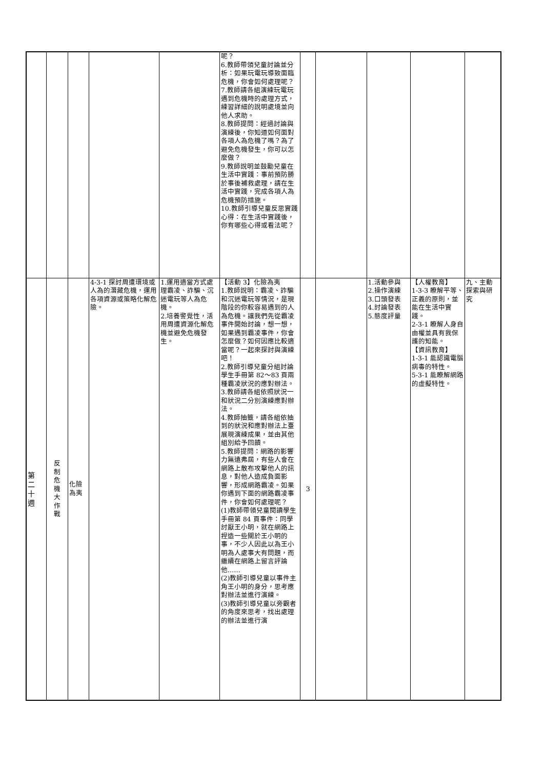| | | | | | 呢？ 6.教師帶領兒童討論並分析：如果玩電玩導致面臨危機，你會如何處理呢？ 7.教師請各組演練玩電玩遇到危機時的處理方式，練習詳細的說明處境並向他人求助。 8.教師提問：經過討論與演練後，你知道如何面對各項人為危機了嗎？為了避免危機發生，你可以怎麼做？ 9.教師說明並鼓勵兒童在生活中實踐：事前預防勝於事後補救處理，請在生活中實踐，完成各項人為危機預防措施。 10.教師引導兒童反思實踐心得：在生活中實踐後，你有哪些心得或看法呢？ | | | | | |
| 第 二 十 週 | 反 制 危 機 大 作 戰 | 化險為夷 | 4-3-1 探討周遭環境或人為的潛藏危機，運用各項資源或策略化解危險。 | 1.運用適當方式處理霸凌、詐騙、沉迷電玩等人為危機。 2.培養警覺性，活用周遭資源化解危機並避免危機發生。 | 【活動 3】化險為夷 1.教師說明：霸凌、詐騙和沉迷電玩等情況，是現階段的你較容易遇到的人為危機。讓我們先從霸凌事件開始討論，想一想，如果遇到霸凌事件，你會怎麼做？如何因應比較適當呢？一起來探討與演練吧！ 2.教師引導兒童分組討論學生手冊第 82～83 頁兩種霸凌狀況的應對辦法。 3.教師請各組依照狀況一和狀況二分別演練應對辦法。 4.教師抽籤，請各組依抽到的狀況和應對辦法上臺展現演練成果，並由其他組別給予回饋。 5.教師提問：網路的影響力無遠弗屆，有些人會在網路上散布攻擊他人的訊息，對他人造成負面影響，形成網路霸凌。如果你遇到下面的網路霸凌事件，你會如何處理呢？ (1)教師帶領兒童閱讀學生手冊第 84 頁事件：同學討厭王小明，就在網路上捏造一些關於王小明的事，不少人因此以為王小明為人處事大有問題，而繼續在網路上留言評論他…… (2)教師引導兒童以事件主角王小明的身分，思考應對辦法並進行演練。 (3)教師引導兒童以旁觀者的角度來思考，找出處理的辦法並進行演 | 3 | | 1.活動參與 2.操作演練 3.口頭發表 4.討論發表 5.態度評量 | 【人權教育】 1-3-3 瞭解平等、正義的原則，並能在生活中實踐。 2-3-1 瞭解人身自由權並具有我保護的知能。 【資訊教育】 1-3-1 能認識電腦病毒的特性。 5-3-1 能瞭解網路的虛擬特性。 | 九、主動探索與研究 |